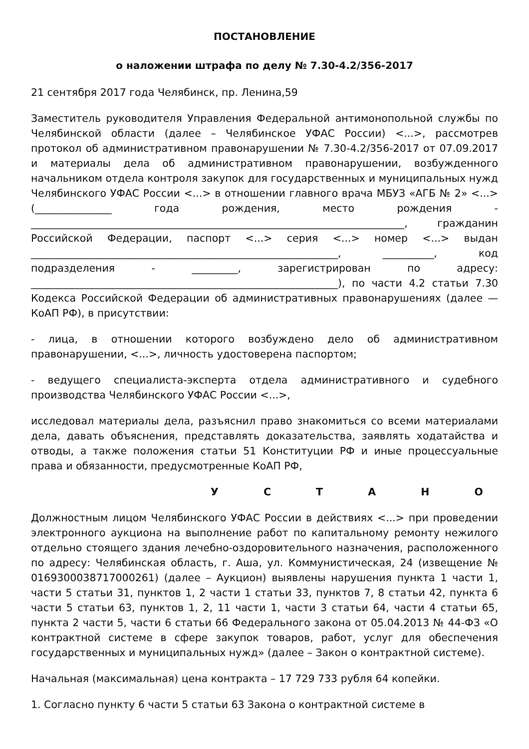ПОСТАНОВЛЕНИЕ
о наложении штрафа по делу № 7.30-4.2/356-2017
21 сентября 2017 года Челябинск, пр. Ленина,59
Заместитель руководителя Управления Федеральной антимонопольной службы по Челябинской области (далее – Челябинское УФАС России) <...>, рассмотрев протокол об административном правонарушении № 7.30-4.2/356-2017 от 07.09.2017 и материалы дела об административном правонарушении, возбужденного начальником отдела контроля закупок для государственных и муниципальных нужд Челябинского УФАС России <...> в отношении главного врача МБУЗ «АГБ № 2» <...> (_______________ года рождения, место рождения - _________________________________________________________________________, гражданин Российской Федерации, паспорт <...> серия <...> номер <...> выдан ____________________________________________________________, __________, код подразделения - _________, зарегистрирован по адресу: ____________________________________________________________), по части 4.2 статьи 7.30 Кодекса Российской Федерации об административных правонарушениях (далее — КоАП РФ), в присутствии:
- лица, в отношении которого возбуждено дело об административном правонарушении, <...>, личность удостоверена паспортом;
- ведущего специалиста-эксперта отдела административного и судебного производства Челябинского УФАС России <...>,
исследовал материалы дела, разъяснил право знакомиться со всеми материалами дела, давать объяснения, представлять доказательства, заявлять ходатайства и отводы, а также положения статьи 51 Конституции РФ и иные процессуальные права и обязанности, предусмотренные КоАП РФ,
У С Т А Н О
Должностным лицом Челябинского УФАС России в действиях <...> при проведении электронного аукциона на выполнение работ по капитальному ремонту нежилого отдельно стоящего здания лечебно-оздоровительного назначения, расположенного по адресу: Челябинская область, г. Аша, ул. Коммунистическая, 24 (извещение № 0169300038717000261) (далее – Аукцион) выявлены нарушения пункта 1 части 1, части 5 статьи 31, пунктов 1, 2 части 1 статьи 33, пунктов 7, 8 статьи 42, пункта 6 части 5 статьи 63, пунктов 1, 2, 11 части 1, части 3 статьи 64, части 4 статьи 65, пункта 2 части 5, части 6 статьи 66 Федерального закона от 05.04.2013 № 44-ФЗ «О контрактной системе в сфере закупок товаров, работ, услуг для обеспечения государственных и муниципальных нужд» (далее – Закон о контрактной системе).
Начальная (максимальная) цена контракта – 17 729 733 рубля 64 копейки.
1. Согласно пункту 6 части 5 статьи 63 Закона о контрактной системе в